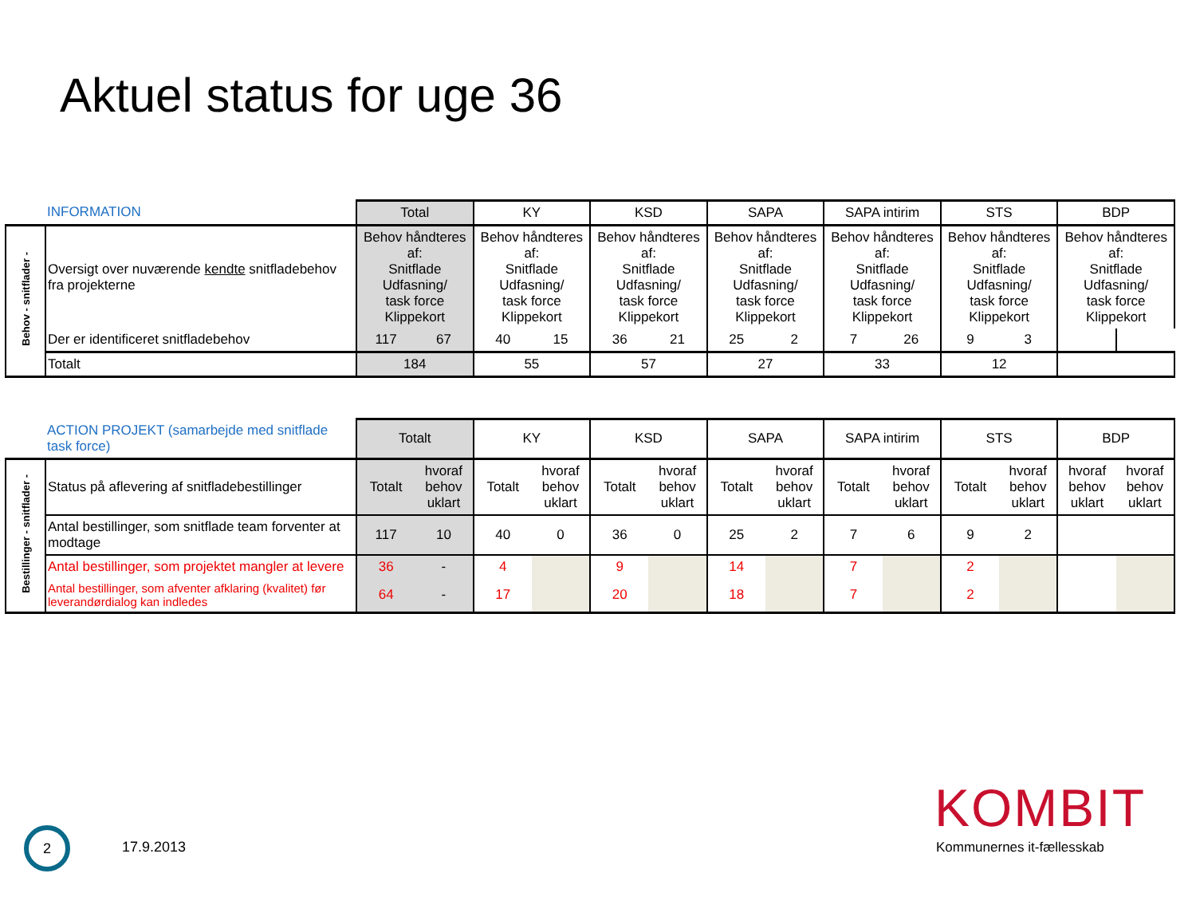Aktuel status for uge 36
| | INFORMATION | Total | | KY | | KSD | | SAPA | | SAPA intirim | | STS | | BDP | |
| Behov - snitflader - | Oversigt over nuværende kendte snitfladebehov fra projekterne | Behov håndteres af: Snitflade Udfasning/ task force Klippekort | | Behov håndteres af: Snitflade Udfasning/ task force Klippekort | | Behov håndteres af: Snitflade Udfasning/ task force Klippekort | | Behov håndteres af: Snitflade Udfasning/ task force Klippekort | | Behov håndteres af: Snitflade Udfasning/ task force Klippekort | | Behov håndteres af: Snitflade Udfasning/ task force Klippekort | | Behov håndteres af: Snitflade Udfasning/ task force Klippekort | |
| | Der er identificeret snitfladebehov | 117 | 67 | 40 | 15 | 36 | 21 | 25 | 2 | 7 | 26 | 9 | 3 | | |
| | Totalt | 184 | | 55 | | 57 | | 27 | | 33 | | 12 | | | |
| | ACTION PROJEKT (samarbejde med snitflade task force) | Totalt | | KY | | KSD | | SAPA | | SAPA intirim | | STS | | BDP | |
| Bestillinger - snitflader - | Status på aflevering af snitfladebestillinger | Totalt | hvoraf behov uklart | Totalt | hvoraf behov uklart | Totalt | hvoraf behov uklart | Totalt | hvoraf behov uklart | Totalt | hvoraf behov uklart | Totalt | hvoraf behov uklart | hvoraf behov uklart | hvoraf behov uklart |
| | Antal bestillinger, som snitflade team forventer at modtage | 117 | 10 | 40 | 0 | 36 | 0 | 25 | 2 | 7 | 6 | 9 | 2 | | |
| | Antal bestillinger, som projektet mangler at levere | 36 | - | 4 | | 9 | | 14 | | 7 | | 2 | | | |
| | Antal bestillinger, som afventer afklaring (kvalitet) før leverandørdialog kan indledes | 64 | - | 17 | | 20 | | 18 | | 7 | | 2 | | | |
2
17.9.2013
KOMBIT
Kommunernes it-fællesskab